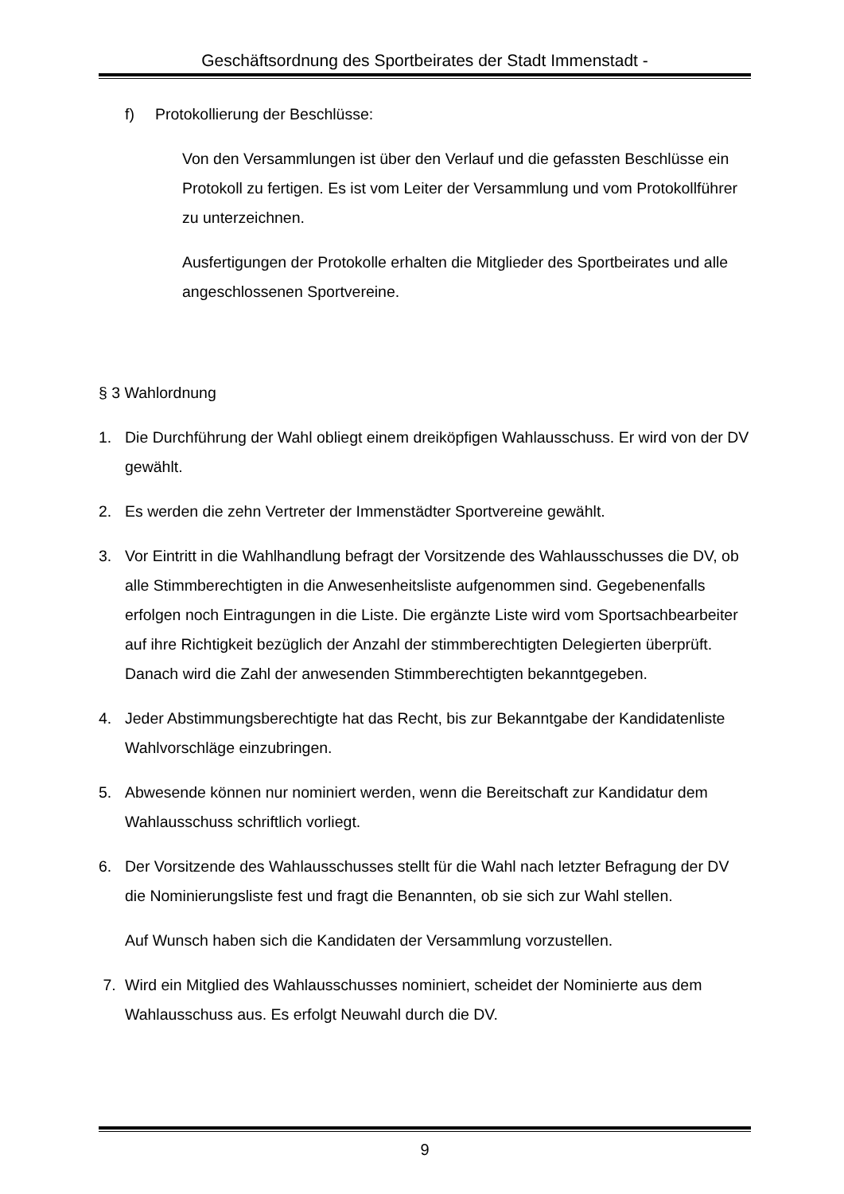Geschäftsordnung des Sportbeirates der Stadt Immenstadt -
f) Protokollierung der Beschlüsse:
Von den Versammlungen ist über den Verlauf und die gefassten Beschlüsse ein Protokoll zu fertigen. Es ist vom Leiter der Versammlung und vom Protokollführer zu unterzeichnen.
Ausfertigungen der Protokolle erhalten die Mitglieder des Sportbeirates und alle angeschlossenen Sportvereine.
§ 3 Wahlordnung
1. Die Durchführung der Wahl obliegt einem dreiköpfigen Wahlausschuss. Er wird von der DV gewählt.
2. Es werden die zehn Vertreter der Immenstädter Sportvereine gewählt.
3. Vor Eintritt in die Wahlhandlung befragt der Vorsitzende des Wahlausschusses die DV, ob alle Stimmberechtigten in die Anwesenheitsliste aufgenommen sind. Gegebenenfalls erfolgen noch Eintragungen in die Liste. Die ergänzte Liste wird vom Sportsachbearbeiter auf ihre Richtigkeit bezüglich der Anzahl der stimmberechtigten Delegierten überprüft. Danach wird die Zahl der anwesenden Stimmberechtigten bekanntgegeben.
4. Jeder Abstimmungsberechtigte hat das Recht, bis zur Bekanntgabe der Kandidatenliste Wahlvorschläge einzubringen.
5. Abwesende können nur nominiert werden, wenn die Bereitschaft zur Kandidatur dem Wahlausschuss schriftlich vorliegt.
6. Der Vorsitzende des Wahlausschusses stellt für die Wahl nach letzter Befragung der DV die Nominierungsliste fest und fragt die Benannten, ob sie sich zur Wahl stellen.
Auf Wunsch haben sich die Kandidaten der Versammlung vorzustellen.
7. Wird ein Mitglied des Wahlausschusses nominiert, scheidet der Nominierte aus dem Wahlausschuss aus. Es erfolgt Neuwahl durch die DV.
9